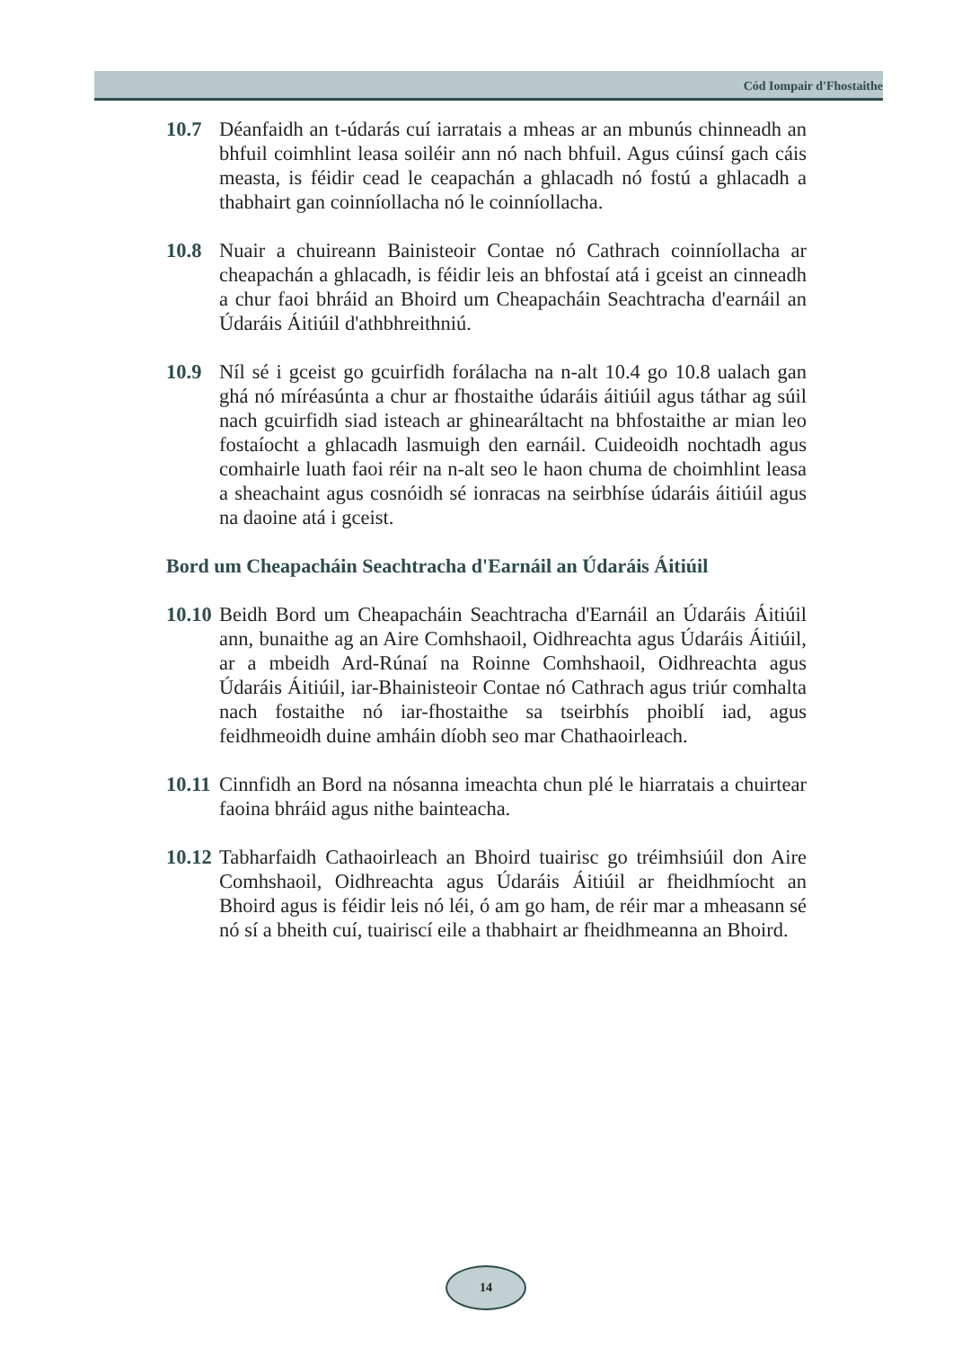Cód Iompair d'Fhostaithe
10.7 Déanfaidh an t-údarás cuí iarratais a mheas ar an mbunús chinneadh an bhfuil coimhlint leasa soiléir ann nó nach bhfuil. Agus cúinsí gach cáis measta, is féidir cead le ceapachán a ghlacadh nó fostú a ghlacadh a thabhairt gan coinníollacha nó le coinníollacha.
10.8 Nuair a chuireann Bainisteoir Contae nó Cathrach coinníollacha ar cheapachán a ghlacadh, is féidir leis an bhfostaí atá i gceist an cinneadh a chur faoi bhráid an Bhoird um Cheapacháin Seachtracha d'earnáil an Údaráis Áitiúil d'athbhreithniú.
10.9 Níl sé i gceist go gcuirfidh forálacha na n-alt 10.4 go 10.8 ualach gan ghá nó míréasúnta a chur ar fhostaithe údaráis áitiúil agus táthar ag súil nach gcuirfidh siad isteach ar ghinearáltacht na bhfostaithe ar mian leo fostaíocht a ghlacadh lasmuigh den earnáil. Cuideoidh nochtadh agus comhairle luath faoi réir na n-alt seo le haon chuma de choimhlint leasa a sheachaint agus cosnóidh sé ionracas na seirbhíse údaráis áitiúil agus na daoine atá i gceist.
Bord um Cheapacháin Seachtracha d'Earnáil an Údaráis Áitiúil
10.10
Beidh Bord um Cheapacháin Seachtracha d'Earnáil an Údaráis Áitiúil ann, bunaithe ag an Aire Comhshaoil, Oidhreachta agus Údaráis Áitiúil, ar a mbeidh Ard-Rúnaí na Roinne Comhshaoil, Oidhreachta agus Údaráis Áitiúil, iar-Bhainisteoir Contae nó Cathrach agus triúr comhalta nach fostaithe nó iar-fhostaithe sa tseirbhís phoiblí iad, agus feidhmeoidh duine amháin díobh seo mar Chathaoirleach.
10.11
Cinnfidh an Bord na nósanna imeachta chun plé le hiarratais a chuirtear faoina bhráid agus nithe bainteacha.
10.12
Tabharfaidh Cathaoirleach an Bhoird tuairisc go tréimhsiúil don Aire Comhshaoil, Oidhreachta agus Údaráis Áitiúil ar fheidhmíocht an Bhoird agus is féidir leis nó léi, ó am go ham, de réir mar a mheasann sé nó sí a bheith cuí, tuairiscí eile a thabhairt ar fheidhmeanna an Bhoird.
14